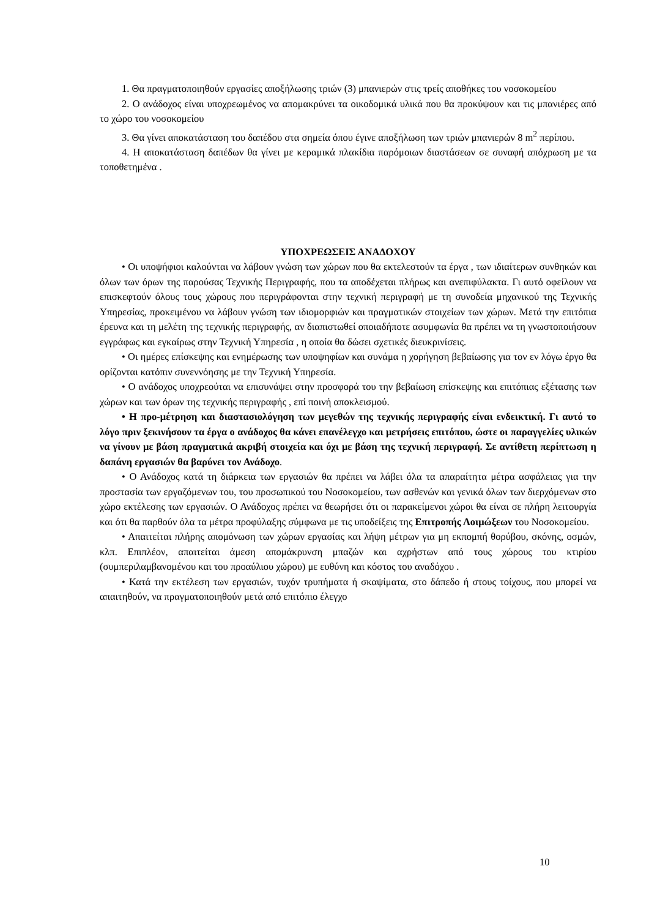1. Θα πραγματοποιηθούν εργασίες αποξήλωσης τριών (3) μπανιερών στις τρείς αποθήκες του νοσοκομείου
2. Ο ανάδοχος είναι υποχρεωμένος να απομακρύνει τα οικοδομικά υλικά που θα προκύψουν και τις μπανιέρες από το χώρο του νοσοκομείου
3. Θα γίνει αποκατάσταση του δαπέδου στα σημεία όπου έγινε αποξήλωση των τριών μπανιερών 8 m<sup>2</sup> περίπου.
4. Η αποκατάσταση δαπέδων θα γίνει με κεραμικά πλακίδια παρόμοιων διαστάσεων σε συναφή απόχρωση με τα τοποθετημένα .
ΥΠΟΧΡΕΩΣΕΙΣ ΑΝΑΔΟΧΟΥ
• Οι υποψήφιοι καλούνται να λάβουν γνώση των χώρων που θα εκτελεστούν τα έργα , των ιδιαίτερων συνθηκών και όλων των όρων της παρούσας Τεχνικής Περιγραφής, που τα αποδέχεται πλήρως και ανεπιφύλακτα. Γι αυτό οφείλουν να επισκεφτούν όλους τους χώρους που περιγράφονται στην τεχνική περιγραφή με τη συνοδεία μηχανικού της Τεχνικής Υπηρεσίας, προκειμένου να λάβουν γνώση των ιδιομορφιών και πραγματικών στοιχείων των χώρων. Μετά την επιτόπια έρευνα και τη μελέτη της τεχνικής περιγραφής, αν διαπιστωθεί οποιαδήποτε ασυμφωνία θα πρέπει να τη γνωστοποιήσουν εγγράφως και εγκαίρως στην Τεχνική Υπηρεσία , η οποία θα δώσει σχετικές διευκρινίσεις.
• Οι ημέρες επίσκεψης και ενημέρωσης των υποψηφίων και συνάμα η χορήγηση βεβαίωσης για τον εν λόγω έργο θα ορίζονται κατόπιν συνεννόησης με την Τεχνική Υπηρεσία.
• Ο ανάδοχος υποχρεούται να επισυνάψει στην προσφορά του την βεβαίωση επίσκεψης και επιτόπιας εξέτασης των χώρων και των όρων της τεχνικής περιγραφής , επί ποινή αποκλεισμού.
• Η προ-μέτρηση και διαστασιολόγηση των μεγεθών της τεχνικής περιγραφής είναι ενδεικτική. Γι αυτό το λόγο πριν ξεκινήσουν τα έργα ο ανάδοχος θα κάνει επανέλεγχο και μετρήσεις επιτόπου, ώστε οι παραγγελίες υλικών να γίνουν με βάση πραγματικά ακριβή στοιχεία και όχι με βάση της τεχνική περιγραφή. Σε αντίθετη περίπτωση η δαπάνη εργασιών θα βαρύνει τον Ανάδοχο.
• Ο Ανάδοχος κατά τη διάρκεια των εργασιών θα πρέπει να λάβει όλα τα απαραίτητα μέτρα ασφάλειας για την προστασία των εργαζόμενων του, του προσωπικού του Νοσοκομείου, των ασθενών και γενικά όλων των διερχόμενων στο χώρο εκτέλεσης των εργασιών. Ο Ανάδοχος πρέπει να θεωρήσει ότι οι παρακείμενοι χώροι θα είναι σε πλήρη λειτουργία και ότι θα παρθούν όλα τα μέτρα προφύλαξης σύμφωνα με τις υποδείξεις της Επιτροπής Λοιμώξεων του Νοσοκομείου.
• Απαιτείται πλήρης απομόνωση των χώρων εργασίας και λήψη μέτρων για μη εκπομπή θορύβου, σκόνης, οσμών, κλπ. Επιπλέον, απαιτείται άμεση απομάκρυνση μπαζών και αχρήστων από τους χώρους του κτιρίου (συμπεριλαμβανομένου και του προαύλιου χώρου) με ευθύνη και κόστος του αναδόχου .
• Κατά την εκτέλεση των εργασιών, τυχόν τρυπήματα ή σκαψίματα, στο δάπεδο ή στους τοίχους, που μπορεί να απαιτηθούν, να πραγματοποιηθούν μετά από επιτόπιο έλεγχο
10